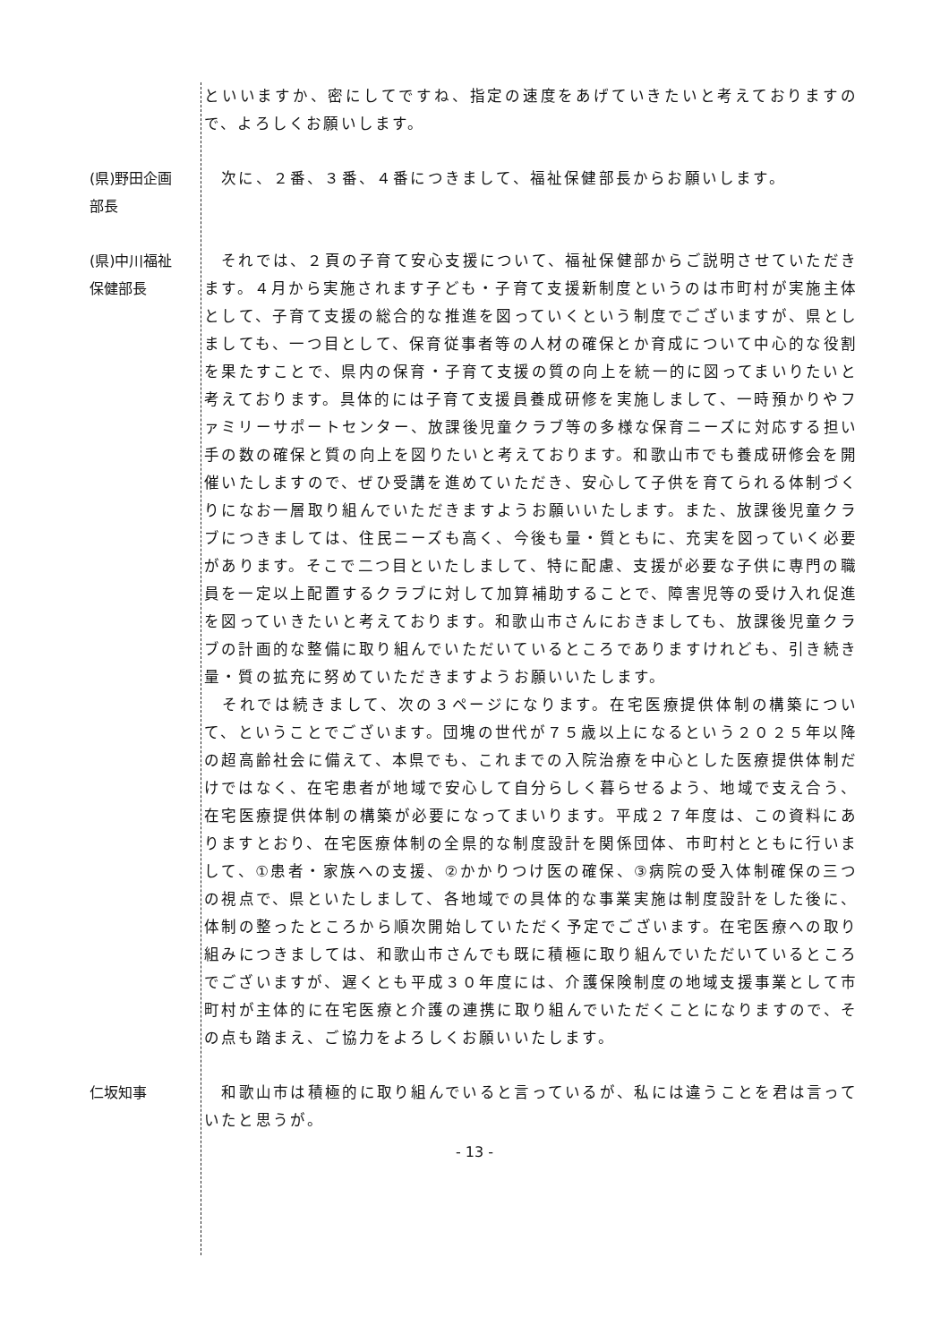といいますか、密にしてですね、指定の速度をあげていきたいと考えておりますので、よろしくお願いします。
(県)野田企画部長
　次に、２番、３番、４番につきまして、福祉保健部長からお願いします。
(県)中川福祉保健部長
　それでは、２頁の子育て安心支援について、福祉保健部からご説明させていただきます。４月から実施されます子ども・子育て支援新制度というのは市町村が実施主体として、子育て支援の総合的な推進を図っていくという制度でございますが、県としましても、一つ目として、保育従事者等の人材の確保とか育成について中心的な役割を果たすことで、県内の保育・子育て支援の質の向上を統一的に図ってまいりたいと考えております。具体的には子育て支援員養成研修を実施しまして、一時預かりやファミリーサポートセンター、放課後児童クラブ等の多様な保育ニーズに対応する担い手の数の確保と質の向上を図りたいと考えております。和歌山市でも養成研修会を開催いたしますので、ぜひ受講を進めていただき、安心して子供を育てられる体制づくりになお一層取り組んでいただきますようお願いいたします。また、放課後児童クラブにつきましては、住民ニーズも高く、今後も量・質ともに、充実を図っていく必要があります。そこで二つ目といたしまして、特に配慮、支援が必要な子供に専門の職員を一定以上配置するクラブに対して加算補助することで、障害児等の受け入れ促進を図っていきたいと考えております。和歌山市さんにおきましても、放課後児童クラブの計画的な整備に取り組んでいただいているところでありますけれども、引き続き量・質の拡充に努めていただきますようお願いいたします。
　それでは続きまして、次の３ページになります。在宅医療提供体制の構築について、ということでございます。団塊の世代が７５歳以上になるという２０２５年以降の超高齢社会に備えて、本県でも、これまでの入院治療を中心とした医療提供体制だけではなく、在宅患者が地域で安心して自分らしく暮らせるよう、地域で支え合う、在宅医療提供体制の構築が必要になってまいります。平成２７年度は、この資料にありますとおり、在宅医療体制の全県的な制度設計を関係団体、市町村とともに行いまして、①患者・家族への支援、②かかりつけ医の確保、③病院の受入体制確保の三つの視点で、県といたしまして、各地域での具体的な事業実施は制度設計をした後に、体制の整ったところから順次開始していただく予定でございます。在宅医療への取り組みにつきましては、和歌山市さんでも既に積極に取り組んでいただいているところでございますが、遅くとも平成３０年度には、介護保険制度の地域支援事業として市町村が主体的に在宅医療と介護の連携に取り組んでいただくことになりますので、その点も踏まえ、ご協力をよろしくお願いいたします。
仁坂知事 　和歌山市は積極的に取り組んでいると言っているが、私には違うことを君は言っていたと思うが。
- 13 -